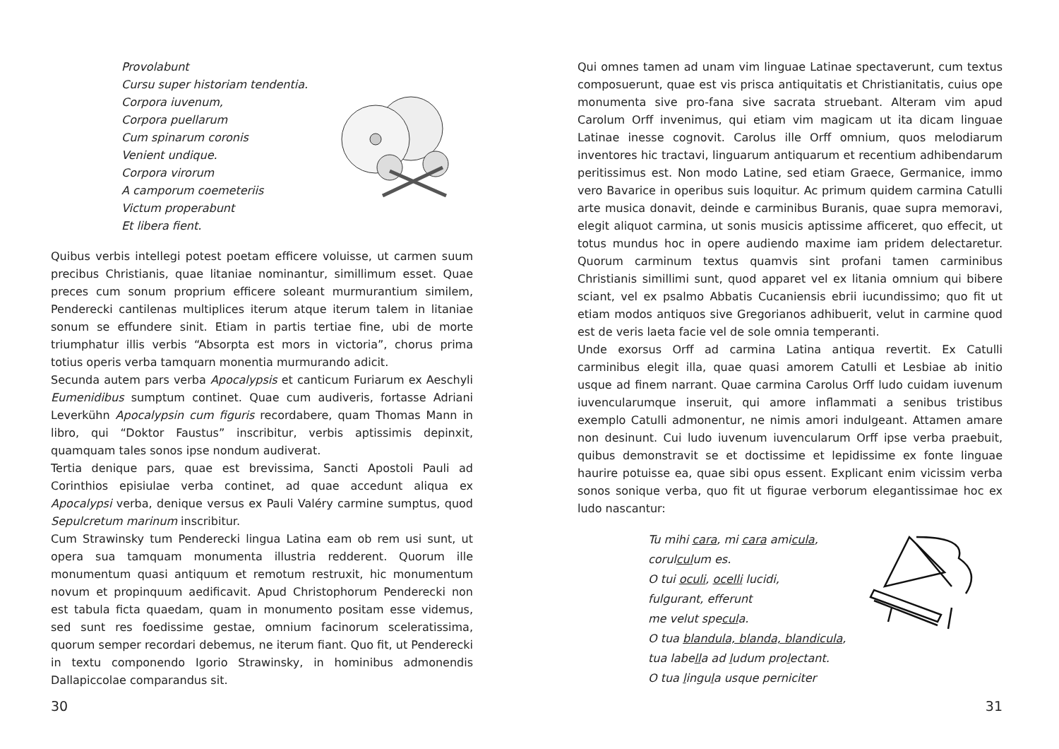Provolabunt
Cursu super historiam tendentia.
Corpora iuvenum,
Corpora puellarum
Cum spinarum coronis
Venient undique.
Corpora virorum
A camporum coemeteriis
Victum properabunt
Et libera fient.
Quibus verbis intellegi potest poetam efficere voluisse, ut carmen suum precibus Christianis, quae litaniae nominantur, simillimum esset. Quae preces cum sonum proprium efficere soleant murmurantium similem, Penderecki cantilenas multiplices iterum atque iterum talem in litaniae sonum se effundere sinit. Etiam in partis tertiae fine, ubi de morte triumphatur illis verbis “Absorpta est mors in victoria”, chorus prima totius operis verba tamquarn monentia murmurando adicit.
Secunda autem pars verba Apocalypsis et canticum Furiarum ex Aeschyli Eumenidibus sumptum continet. Quae cum audiveris, fortasse Adriani Leverkühn Apocalypsin cum figuris recordabere, quam Thomas Mann in libro, qui “Doktor Faustus” inscribitur, verbis aptissimis depinxit, quamquam tales sonos ipse nondum audiverat.
Tertia denique pars, quae est brevissima, Sancti Apostoli Pauli ad Corinthios episiulae verba continet, ad quae accedunt aliqua ex Apocalypsi verba, denique versus ex Pauli Valéry carmine sumptus, quod Sepulcretum marinum inscribitur.
Cum Strawinsky tum Penderecki lingua Latina eam ob rem usi sunt, ut opera sua tamquam monumenta illustria redderent. Quorum ille monumentum quasi antiquum et remotum restruxit, hic monumentum novum et propinquum aedificavit. Apud Christophorum Penderecki non est tabula ficta quaedam, quam in monumento positam esse videmus, sed sunt res foedissime gestae, omnium facinorum sceleratissima, quorum semper recordari debemus, ne iterum fiant. Quo fit, ut Penderecki in textu componendo Igorio Strawinsky, in hominibus admonendis Dallapiccolae comparandus sit.
30
Qui omnes tamen ad unam vim linguae Latinae spectaverunt, cum textus composuerunt, quae est vis prisca antiquitatis et Christianitatis, cuius ope monumenta sive pro-fana sive sacrata struebant. Alteram vim apud Carolum Orff invenimus, qui etiam vim magicam ut ita dicam linguae Latinae inesse cognovit. Carolus ille Orff omnium, quos melodiarum inventores hic tractavi, linguarum antiquarum et recentium adhibendarum peritissimus est. Non modo Latine, sed etiam Graece, Germanice, immo vero Bavarice in operibus suis loquitur. Ac primum quidem carmina Catulli arte musica donavit, deinde e carminibus Buranis, quae supra memoravi, elegit aliquot carmina, ut sonis musicis aptissime afficeret, quo effecit, ut totus mundus hoc in opere audiendo maxime iam pridem delectaretur. Quorum carminum textus quamvis sint profani tamen carminibus Christianis simillimi sunt, quod apparet vel ex litania omnium qui bibere sciant, vel ex psalmo Abbatis Cucaniensis ebrii iucundissimo; quo fit ut etiam modos antiquos sive Gregorianos adhibuerit, velut in carmine quod est de veris laeta facie vel de sole omnia temperanti.
Unde exorsus Orff ad carmina Latina antiqua revertit. Ex Catulli carminibus elegit illa, quae quasi amorem Catulli et Lesbiae ab initio usque ad finem narrant. Quae carmina Carolus Orff ludo cuidam iuvenum iuvencularumque inseruit, qui amore inflammati a senibus tristibus exemplo Catulli admonentur, ne nimis amori indulgeant. Attamen amare non desinunt. Cui ludo iuvenum iuvencularum Orff ipse verba praebuit, quibus demonstravit se et doctissime et lepidissime ex fonte linguae haurire potuisse ea, quae sibi opus essent. Explicant enim vicissim verba sonos sonique verba, quo fit ut figurae verborum elegantissimae hoc ex ludo nascantur:
Tu mihi cara, mi cara amicula,
corulculum es.
O tui oculi, ocelli lucidi,
fulgurant, efferunt
me velut specula.
O tua blandula, blanda, blandicula,
tua labella ad ludum prolectant.
O tua lingula usque perniciter
31